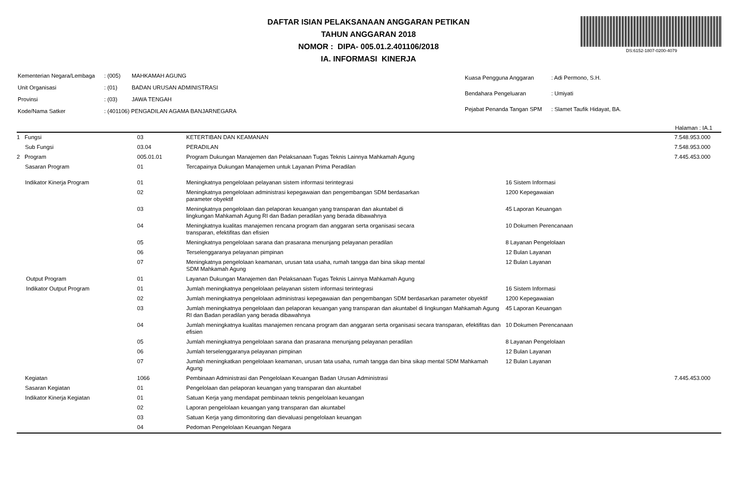DAFTAR ISIAN PELAKSANAAN ANGGARAN PETIKAN
TAHUN ANGGARAN 2018
NOMOR : DIPA- 005.01.2.401106/2018
IA. INFORMASI KINERJA
DS:6152-1807-0200-4079
| Kementerian Negara/Lembaga | : (005) | MAHKAMAH AGUNG |
| Unit Organisasi | : (01) | BADAN URUSAN ADMINISTRASI |
| Provinsi | : (03) | JAWA TENGAH |
| Kode/Nama Satker | : (401106) PENGADILAN AGAMA BANJARNEGARA | |
| Kuasa Pengguna Anggaran | : Adi Permono, S.H. |
| Bendahara Pengeluaran | : Umiyati |
| Pejabat Penanda Tangan SPM | : Slamet Taufik Hidayat, BA. |
Halaman : IA.1
| 1 Fungsi | 03 | KETERTIBAN DAN KEAMANAN | | 7.548.953.000 |
| Sub Fungsi | 03.04 | PERADILAN | | 7.548.953.000 |
| 2 Program | 005.01.01 | Program Dukungan Manajemen dan Pelaksanaan Tugas Teknis Lainnya Mahkamah Agung | | 7.445.453.000 |
| Sasaran Program | 01 | Tercapainya Dukungan Manajemen untuk Layanan Prima Peradilan | | |
| Indikator Kinerja Program | 01 | Meningkatnya pengelolaan pelayanan sistem informasi terintegrasi | 16 Sistem Informasi | |
| | 02 | Meningkatnya pengelolaan administrasi kepegawaian dan pengembangan SDM berdasarkan parameter obyektif | 1200 Kepegawaian | |
| | 03 | Meningkatnya pengelolaan dan pelaporan keuangan yang transparan dan akuntabel di lingkungan Mahkamah Agung RI dan Badan peradilan yang berada dibawahnya | 45 Laporan Keuangan | |
| | 04 | Meningkatnya kualitas manajemen rencana program dan anggaran serta organisasi secara transparan, efektifitas dan efisien | 10 Dokumen Perencanaan | |
| | 05 | Meningkatnya pengelolaan sarana dan prasarana menunjang pelayanan peradilan | 8 Layanan Pengelolaan | |
| | 06 | Terselenggaranya pelayanan pimpinan | 12 Bulan Layanan | |
| | 07 | Meningkatnya pengelolaan keamanan, urusan tata usaha, rumah tangga dan bina sikap mental SDM Mahkamah Agung | 12 Bulan Layanan | |
| Output Program | 01 | Layanan Dukungan Manajemen dan Pelaksanaan Tugas Teknis Lainnya Mahkamah Agung | | |
| Indikator Output Program | 01 | Jumlah meningkatnya pengelolaan pelayanan sistem informasi terintegrasi | 16 Sistem Informasi | |
| | 02 | Jumlah meningkatnya pengelolaan administrasi kepegawaian dan pengembangan SDM berdasarkan parameter obyektif | 1200 Kepegawaian | |
| | 03 | Jumlah meningkatnya pengelolaan dan pelaporan keuangan yang transparan dan akuntabel di lingkungan Mahkamah Agung RI dan Badan peradilan yang berada dibawahnya | 45 Laporan Keuangan | |
| | 04 | Jumlah meningkatnya kualitas manajemen rencana program dan anggaran serta organisasi secara transparan, efektifitas dan efisien | 10 Dokumen Perencanaan | |
| | 05 | Jumlah meningkatnya pengelolaan sarana dan prasarana menunjang pelayanan peradilan | 8 Layanan Pengelolaan | |
| | 06 | Jumlah terselenggaranya pelayanan pimpinan | 12 Bulan Layanan | |
| | 07 | Jumlah meningkatkan pengelolaan keamanan, urusan tata usaha, rumah tangga dan bina sikap mental SDM Mahkamah Agung | 12 Bulan Layanan | |
| Kegiatan | 1066 | Pembinaan Administrasi dan Pengelolaan Keuangan Badan Urusan Administrasi | | 7.445.453.000 |
| Sasaran Kegiatan | 01 | Pengelolaan dan pelaporan keuangan yang transparan dan akuntabel | | |
| Indikator Kinerja Kegiatan | 01 | Satuan Kerja yang mendapat pembinaan teknis pengelolaan keuangan | | |
| | 02 | Laporan pengelolaan keuangan yang transparan dan akuntabel | | |
| | 03 | Satuan Kerja yang dimonitoring dan dievaluasi pengelolaan keuangan | | |
| | 04 | Pedoman Pengelolaan Keuangan Negara | | |